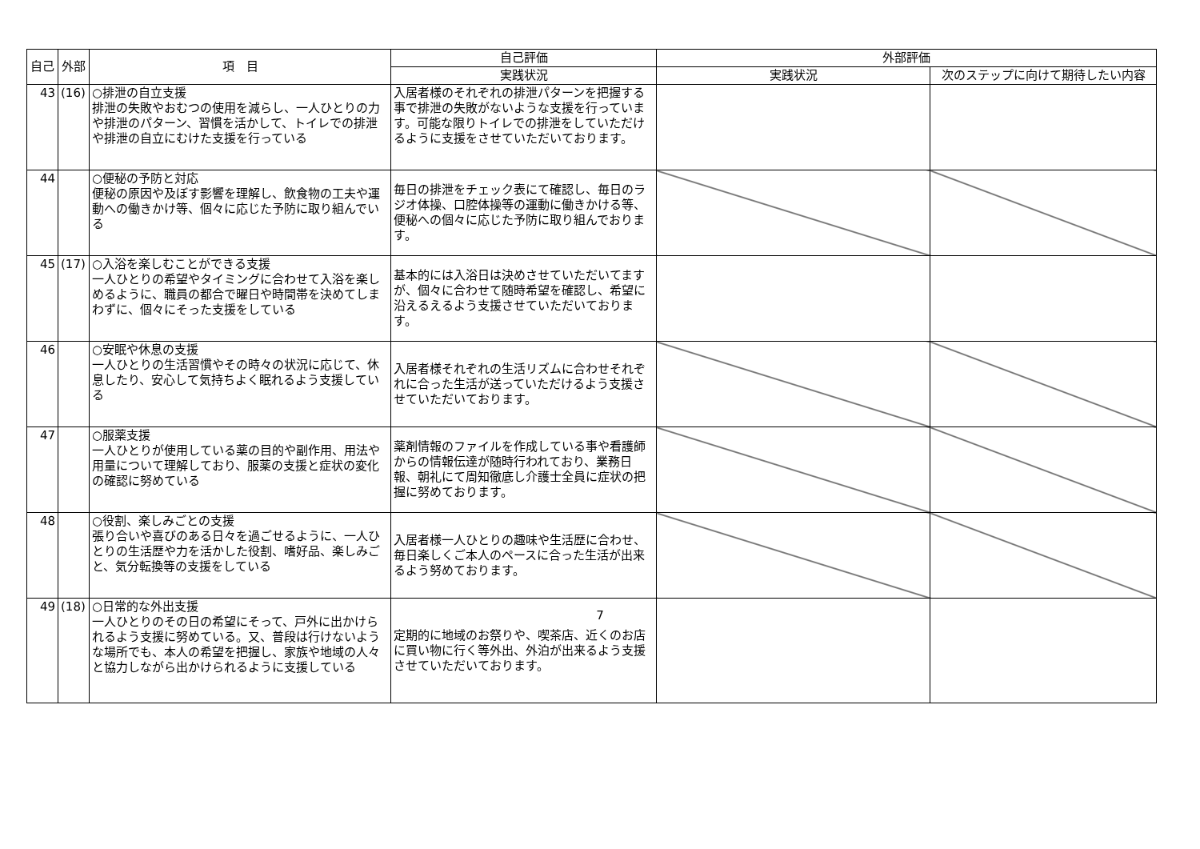| 自己 | 外部 | 項 目 | 自己評価 | 外部評価 | |
| --- | --- | --- | --- | --- | --- |
| | | | 実践状況 | 実践状況 | 次のステップに向けて期待したい内容 |
| 43 | (16) | ○排泄の自立支援 排泄の失敗やおむつの使用を減らし、一人ひとりの力や排泄のパターン、習慣を活かして、トイレでの排泄や排泄の自立にむけた支援を行っている | 入居者様のそれぞれの排泄パターンを把握する事で排泄の失敗がないような支援を行っています。可能な限りトイレでの排泄をしていただけるように支援をさせていただいております。 | | |
| 44 | | ○便秘の予防と対応 便秘の原因や及ぼす影響を理解し、飲食物の工夫や運動への働きかけ等、個々に応じた予防に取り組んでいる | 毎日の排泄をチェック表にて確認し、毎日のラジオ体操、口腔体操等の運動に働きかける等、便秘への個々に応じた予防に取り組んでおります。 | | |
| 45 | (17) | ○入浴を楽しむことができる支援 一人ひとりの希望やタイミングに合わせて入浴を楽しめるように、職員の都合で曜日や時間帯を決めてしまわずに、個々にそった支援をしている | 基本的には入浴日は決めさせていただいてますが、個々に合わせて随時希望を確認し、希望に沿えるえるよう支援させていただいております。 | | |
| 46 | | ○安眠や休息の支援 一人ひとりの生活習慣やその時々の状況に応じて、休息したり、安心して気持ちよく眠れるよう支援している | 入居者様それぞれの生活リズムに合わせそれぞれに合った生活が送っていただけるよう支援させていただいております。 | | |
| 47 | | ○服薬支援 一人ひとりが使用している薬の目的や副作用、用法や用量について理解しており、服薬の支援と症状の変化の確認に努めている | 薬剤情報のファイルを作成している事や看護師からの情報伝達が随時行われており、業務日報、朝礼にて周知徹底し介護士全員に症状の把握に努めております。 | | |
| 48 | | ○役割、楽しみごとの支援 張り合いや喜びのある日々を過ごせるように、一人ひとりの生活歴や力を活かした役割、嗜好品、楽しみごと、気分転換等の支援をしている | 入居者様一人ひとりの趣味や生活歴に合わせ、毎日楽しくご本人のペースに合った生活が出来るよう努めております。 | | |
| 49 | (18) | ○日常的な外出支援 一人ひとりのその日の希望にそって、戸外に出かけられるよう支援に努めている。又、普段は行けないような場所でも、本人の希望を把握し、家族や地域の人々と協力しながら出かけられるように支援している | 定期的に地域のお祭りや、喫茶店、近くのお店に買い物に行く等外出、外泊が出来るよう支援させていただいております。 | | |
7